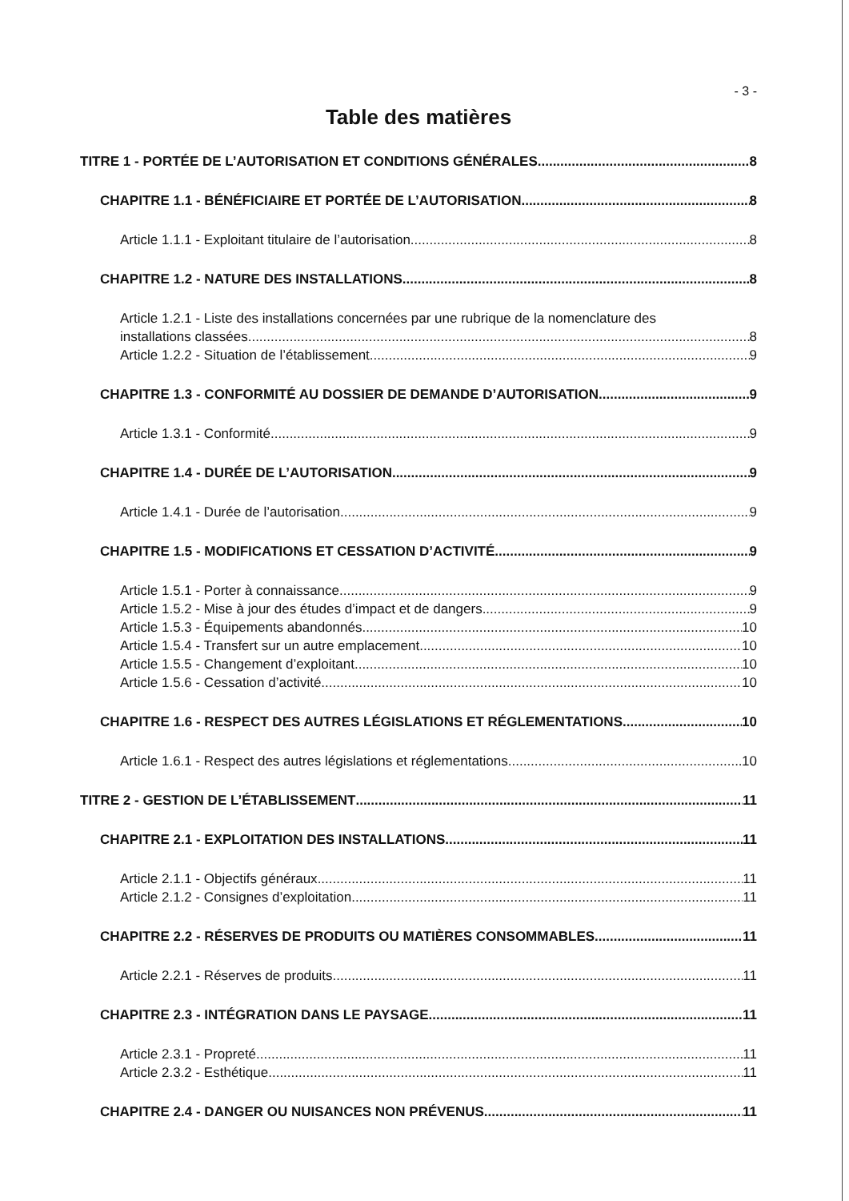- 3 -
Table des matières
TITRE 1 - PORTÉE DE L’AUTORISATION ET CONDITIONS GÉNÉRALES 8
CHAPITRE 1.1 - BÉNÉFICIAIRE ET PORTÉE DE L’AUTORISATION 8
Article 1.1.1 - Exploitant titulaire de l’autorisation 8
CHAPITRE 1.2 - NATURE DES INSTALLATIONS 8
Article 1.2.1 - Liste des installations concernées par une rubrique de la nomenclature des
installations classées 8
Article 1.2.2 - Situation de l’établissement 9
CHAPITRE 1.3 - CONFORMITÉ AU DOSSIER DE DEMANDE D’AUTORISATION 9
Article 1.3.1 - Conformité 9
CHAPITRE 1.4 - DURÉE DE L’AUTORISATION 9
Article 1.4.1 - Durée de l’autorisation 9
CHAPITRE 1.5 - MODIFICATIONS ET CESSATION D’ACTIVITÉ 9
Article 1.5.1 - Porter à connaissance 9
Article 1.5.2 - Mise à jour des études d’impact et de dangers 9
Article 1.5.3 - Équipements abandonnés 10
Article 1.5.4 - Transfert sur un autre emplacement 10
Article 1.5.5 - Changement d’exploitant 10
Article 1.5.6 - Cessation d’activité 10
CHAPITRE 1.6 - RESPECT DES AUTRES LÉGISLATIONS ET RÉGLEMENTATIONS 10
Article 1.6.1 - Respect des autres législations et réglementations 10
TITRE 2 - GESTION DE L’ÉTABLISSEMENT 11
CHAPITRE 2.1 - EXPLOITATION DES INSTALLATIONS 11
Article 2.1.1 - Objectifs généraux 11
Article 2.1.2 - Consignes d’exploitation 11
CHAPITRE 2.2 - RÉSERVES DE PRODUITS OU MATIÈRES CONSOMMABLES 11
Article 2.2.1 - Réserves de produits 11
CHAPITRE 2.3 - INTÉGRATION DANS LE PAYSAGE 11
Article 2.3.1 - Propreté 11
Article 2.3.2 - Esthétique 11
CHAPITRE 2.4 - DANGER OU NUISANCES NON PRÉVENUS 11